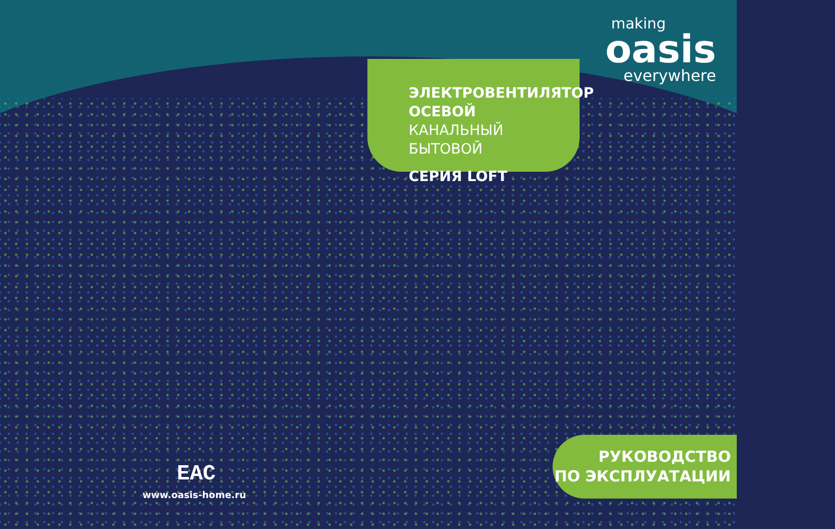making
oasis
everywhere
ЭЛЕКТРОВЕНТИЛЯТОР
ОСЕВОЙ
КАНАЛЬНЫЙ БЫТОВОЙ
СЕРИЯ LOFT
EAC
www.oasis-home.ru
РУКОВОДСТВО
ПО ЭКСПЛУАТАЦИИ